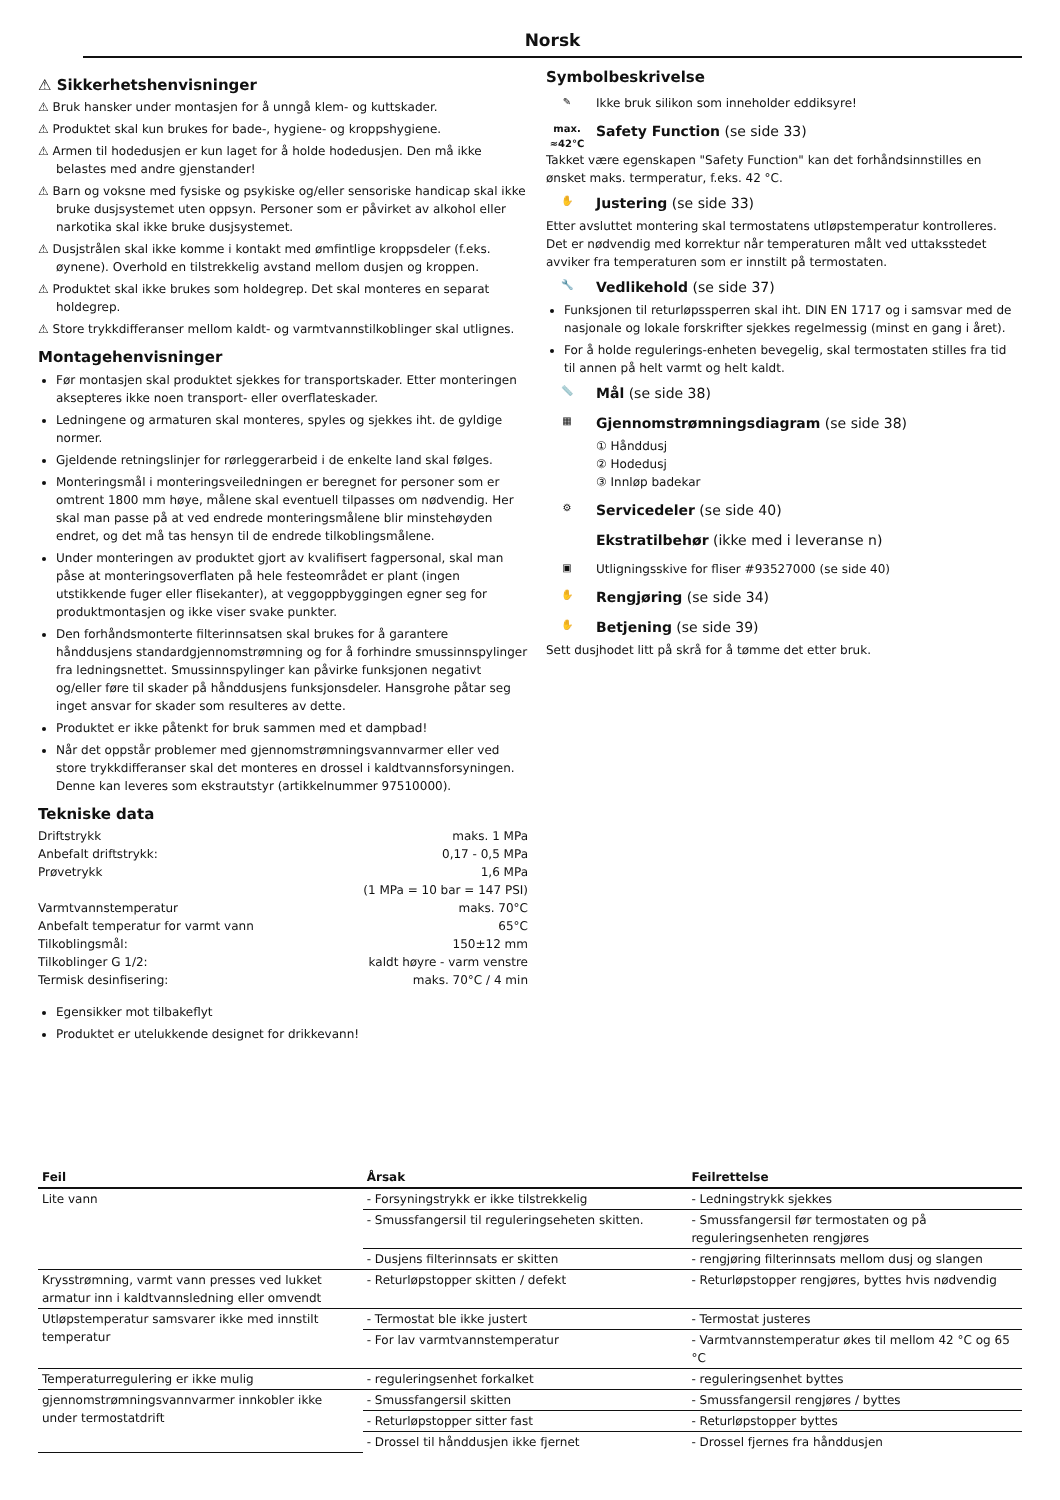Norsk
⚠ Sikkerhetshenvisninger
⚠ Bruk hansker under montasjen for å unngå klem- og kuttskader.
⚠ Produktet skal kun brukes for bade-, hygiene- og kroppshygiene.
⚠ Armen til hodedusjen er kun laget for å holde hodedusjen. Den må ikke belastes med andre gjenstander!
⚠ Barn og voksne med fysiske og psykiske og/eller sensoriske handicap skal ikke bruke dusjsystemet uten oppsyn. Personer som er påvirket av alkohol eller narkotika skal ikke bruke dusjsystemet.
⚠ Dusjstrålen skal ikke komme i kontakt med ømfintlige kroppsdeler (f.eks. øynene). Overhold en tilstrekkelig avstand mellom dusjen og kroppen.
⚠ Produktet skal ikke brukes som holdegrep. Det skal monteres en separat holdegrep.
⚠ Store trykkdifferanser mellom kaldt- og varmtvannstilkoblinger skal utlignes.
Montagehenvisninger
Før montasjen skal produktet sjekkes for transportskader. Etter monteringen aksepteres ikke noen transport- eller overflateskader.
Ledningene og armaturen skal monteres, spyles og sjekkes iht. de gyldige normer.
Gjeldende retningslinjer for rørleggerarbeid i de enkelte land skal følges.
Monteringsmål i monteringsveiledningen er beregnet for personer som er omtrent 1800 mm høye, målene skal eventuell tilpasses om nødvendig. Her skal man passe på at ved endrede monteringsmålene blir minstehøyden endret, og det må tas hensyn til de endrede tilkoblingsmålene.
Under monteringen av produktet gjort av kvalifisert fagpersonal, skal man påse at monteringsoverflaten på hele festeområdet er plant (ingen utstikkende fuger eller flisekanter), at veggoppbyggingen egner seg for produktmontasjen og ikke viser svake punkter.
Den forhåndsmonterte filterinnsatsen skal brukes for å garantere hånddusjens standardgjennomstrømning og for å forhindre smussinnspylinger fra ledningsnettet. Smussinnspylinger kan påvirke funksjonen negativt og/eller føre til skader på hånddusjens funksjonsdeler. Hansgrohe påtar seg inget ansvar for skader som resulteres av dette.
Produktet er ikke påtenkt for bruk sammen med et dampbad!
Når det oppstår problemer med gjennomstrømningsvannvarmer eller ved store trykkdifferanser skal det monteres en drossel i kaldtvannsforsyningen. Denne kan leveres som ekstrautstyr (artikkelnummer 97510000).
Tekniske data
| Driftstrykk | maks. 1 MPa |
| Anbefalt driftstrykk: | 0,17 - 0,5 MPa |
| Prøvetrykk | 1,6 MPa |
| | (1 MPa = 10 bar = 147 PSI) |
| Varmtvannstemperatur | maks. 70°C |
| Anbefalt temperatur for varmt vann | 65°C |
| Tilkoblingsmål: | 150±12 mm |
| Tilkoblinger G 1/2: | kaldt høyre - varm venstre |
| Termisk desinfisering: | maks. 70°C / 4 min |
Egensikker mot tilbakeflyt
Produktet er utelukkende designet for drikkevann!
Symbolbeskrivelse
✎
Ikke bruk silikon som inneholder eddiksyre!
max.
≈42°C
Safety Function (se side 33)
Takket være egenskapen "Safety Function" kan det forhåndsinnstilles en ønsket maks. termperatur, f.eks. 42 °C.
✋
Justering (se side 33)
Etter avsluttet montering skal termostatens utløpstemperatur kontrolleres. Det er nødvendig med korrektur når temperaturen målt ved uttaksstedet avviker fra temperaturen som er innstilt på termostaten.
🔧
Vedlikehold (se side 37)
Funksjonen til returløpssperren skal iht. DIN EN 1717 og i samsvar med de nasjonale og lokale forskrifter sjekkes regelmessig (minst en gang i året).
For å holde regulerings-enheten bevegelig, skal termostaten stilles fra tid til annen på helt varmt og helt kaldt.
📏
Mål (se side 38)
▦
Gjennomstrømningsdiagram (se side 38)
① Hånddusj
② Hodedusj
③ Innløp badekar
⚙
Servicedeler (se side 40)
Ekstratilbehør (ikke med i leveranse n)
▣
Utligningsskive for fliser #93527000 (se side 40)
✋
Rengjøring (se side 34)
✋
Betjening (se side 39)
Sett dusjhodet litt på skrå for å tømme det etter bruk.
| Feil | Årsak | Feilrettelse |
| --- | --- | --- |
| Lite vann | - Forsyningstrykk er ikke tilstrekkelig | - Ledningstrykk sjekkes |
| | - Smussfangersil til reguleringseheten skitten. | - Smussfangersil før termostaten og på reguleringsenheten rengjøres |
| | - Dusjens filterinnsats er skitten | - rengjøring filterinnsats mellom dusj og slangen |
| Krysstrømning, varmt vann presses ved lukket armatur inn i kaldtvannsledning eller omvendt | - Returløpstopper skitten / defekt | - Returløpstopper rengjøres, byttes hvis nødvendig |
| Utløpstemperatur samsvarer ikke med innstilt temperatur | - Termostat ble ikke justert | - Termostat justeres |
| | - For lav varmtvannstemperatur | - Varmtvannstemperatur økes til mellom 42 °C og 65 °C |
| Temperaturregulering er ikke mulig | - reguleringsenhet forkalket | - reguleringsenhet byttes |
| gjennomstrømningsvannvarmer innkobler ikke under termostatdrift | - Smussfangersil skitten | - Smussfangersil rengjøres / byttes |
| | - Returløpstopper sitter fast | - Returløpstopper byttes |
| | - Drossel til hånddusjen ikke fjernet | - Drossel fjernes fra hånddusjen |